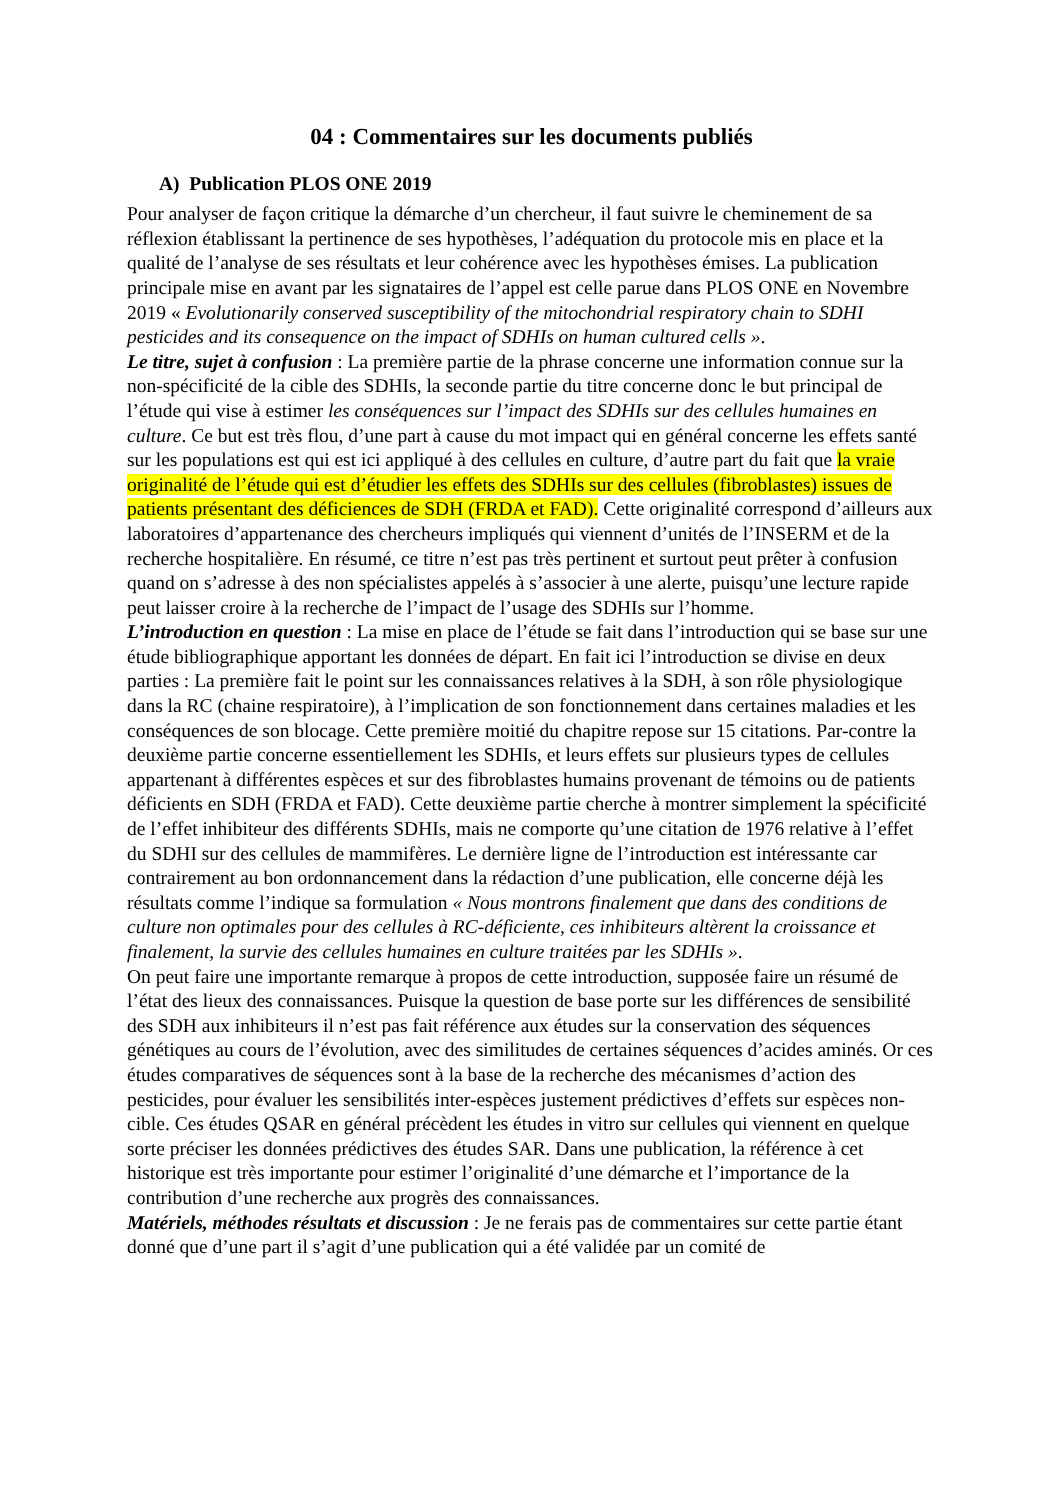04 : Commentaires sur les documents publiés
A) Publication PLOS ONE 2019
Pour analyser de façon critique la démarche d’un chercheur, il faut suivre le cheminement de sa réflexion établissant la pertinence de ses hypothèses, l’adéquation du protocole mis en place et la qualité de l’analyse de ses résultats et leur cohérence avec les hypothèses émises. La publication principale mise en avant par les signataires de l’appel est celle parue dans PLOS ONE en Novembre 2019 « Evolutionarily conserved susceptibility of the mitochondrial respiratory chain to SDHI pesticides and its consequence on the impact of SDHIs on human cultured cells ».
Le titre, sujet à confusion : La première partie de la phrase concerne une information connue sur la non-spécificité de la cible des SDHIs, la seconde partie du titre concerne donc le but principal de l’étude qui vise à estimer les conséquences sur l’impact des SDHIs sur des cellules humaines en culture. Ce but est très flou, d’une part à cause du mot impact qui en général concerne les effets santé sur les populations est qui est ici appliqué à des cellules en culture, d’autre part du fait que la vraie originalité de l’étude qui est d’étudier les effets des SDHIs sur des cellules (fibroblastes) issues de patients présentant des déficiences de SDH (FRDA et FAD). Cette originalité correspond d’ailleurs aux laboratoires d’appartenance des chercheurs impliqués qui viennent d’unités de l’INSERM et de la recherche hospitalière. En résumé, ce titre n’est pas très pertinent et surtout peut prêter à confusion quand on s’adresse à des non spécialistes appelés à s’associer à une alerte, puisqu’une lecture rapide peut laisser croire à la recherche de l’impact de l’usage des SDHIs sur l’homme.
L’introduction en question : La mise en place de l’étude se fait dans l’introduction qui se base sur une étude bibliographique apportant les données de départ. En fait ici l’introduction se divise en deux parties : La première fait le point sur les connaissances relatives à la SDH, à son rôle physiologique dans la RC (chaine respiratoire), à l’implication de son fonctionnement dans certaines maladies et les conséquences de son blocage. Cette première moitié du chapitre repose sur 15 citations. Par-contre la deuxième partie concerne essentiellement les SDHIs, et leurs effets sur plusieurs types de cellules appartenant à différentes espèces et sur des fibroblastes humains provenant de témoins ou de patients déficients en SDH (FRDA et FAD). Cette deuxième partie cherche à montrer simplement la spécificité de l’effet inhibiteur des différents SDHIs, mais ne comporte qu’une citation de 1976 relative à l’effet du SDHI sur des cellules de mammifères. Le dernière ligne de l’introduction est intéressante car contrairement au bon ordonnancement dans la rédaction d’une publication, elle concerne déjà les résultats comme l’indique sa formulation « Nous montrons finalement que dans des conditions de culture non optimales pour des cellules à RC-déficiente, ces inhibiteurs altèrent la croissance et finalement, la survie des cellules humaines en culture traitées par les SDHIs ».
On peut faire une importante remarque à propos de cette introduction, supposée faire un résumé de l’état des lieux des connaissances. Puisque la question de base porte sur les différences de sensibilité des SDH aux inhibiteurs il n’est pas fait référence aux études sur la conservation des séquences génétiques au cours de l’évolution, avec des similitudes de certaines séquences d’acides aminés. Or ces études comparatives de séquences sont à la base de la recherche des mécanismes d’action des pesticides, pour évaluer les sensibilités inter-espèces justement prédictives d’effets sur espèces non-cible. Ces études QSAR en général précèdent les études in vitro sur cellules qui viennent en quelque sorte préciser les données prédictives des études SAR. Dans une publication, la référence à cet historique est très importante pour estimer l’originalité d’une démarche et l’importance de la contribution d’une recherche aux progrès des connaissances.
Matériels, méthodes résultats et discussion : Je ne ferais pas de commentaires sur cette partie étant donné que d’une part il s’agit d’une publication qui a été validée par un comité de